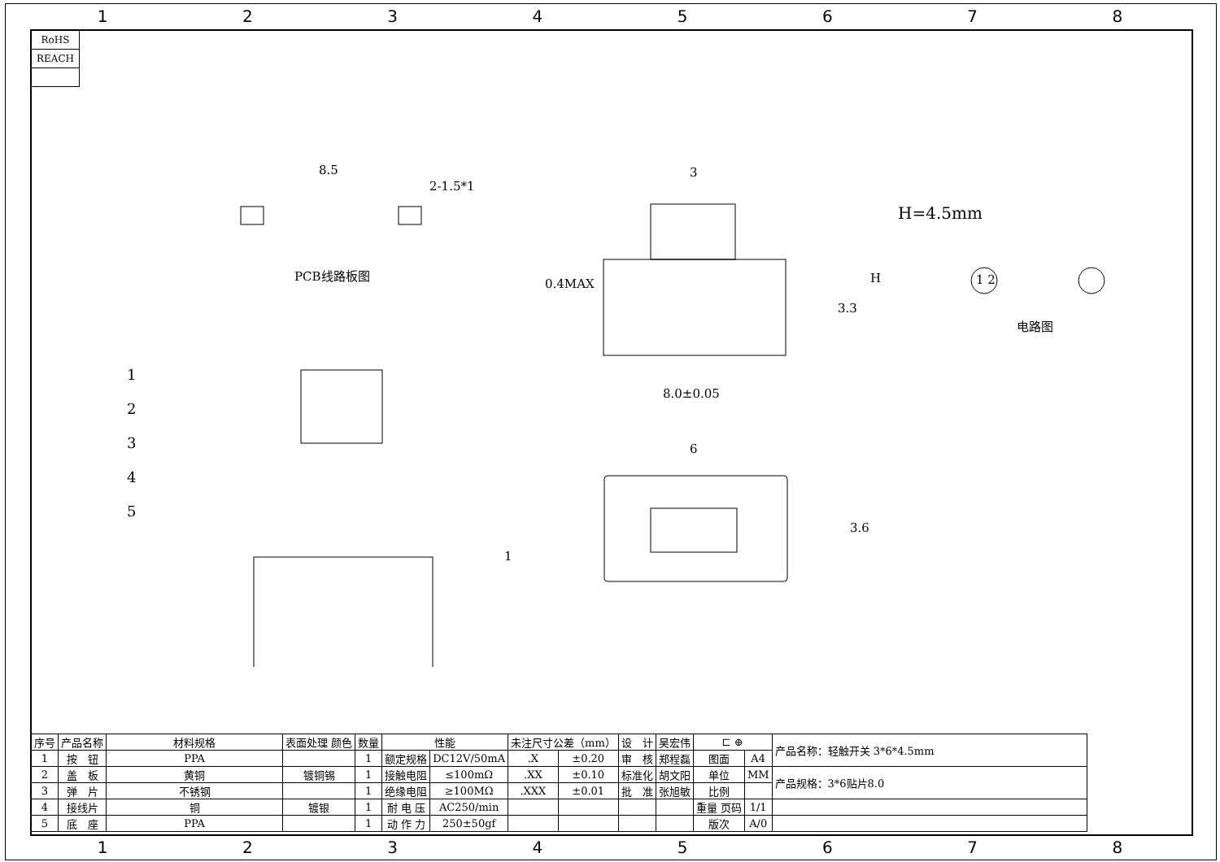12345678
| RoHS |
| REACH |
PCB线路板图
8.5
2-1.5*1
3
H=4.5mm
0.4MAX
3.3
H 1 2
电路图
8.0±0.05
6
3.6
1
1
2
3
4
5
| 序号 | 产品名称 | 材料规格 | 表面处理 颜色 | 数量 | 性能 | | 未注尺寸公差（mm） | | 设 计 | 吴宏伟 | ⊏ ⊕ | | 产品名称：轻触开关 3*6*4.5mm |
| --- | --- | --- | --- | --- | --- | --- | --- | --- | --- | --- | --- | --- | --- |
| 1 | 按 钮 | PPA | | 1 | 额定规格 | DC12V/50mA | .X | ±0.20 | 审 核 | 郑程磊 | 图面 | A4 | |
| 2 | 盖 板 | 黄铜 | 镀铜锡 | 1 | 接触电阻 | ≤100mΩ | .XX | ±0.10 | 标准化 | 胡文阳 | 单位 | MM | 产品规格：3*6贴片8.0 |
| 3 | 弹 片 | 不锈钢 | | 1 | 绝缘电阻 | ≥100MΩ | .XXX | ±0.01 | 批 准 | 张旭敏 | 比例 | | |
| 4 | 接线片 | 铜 | 镀银 | 1 | 耐 电 压 | AC250/min | | | | | 重量 页码 | 1/1 | |
| 5 | 底 座 | PPA | | 1 | 动 作 力 | 250±50gf | | | | | 版次 | A/0 | |
12345678